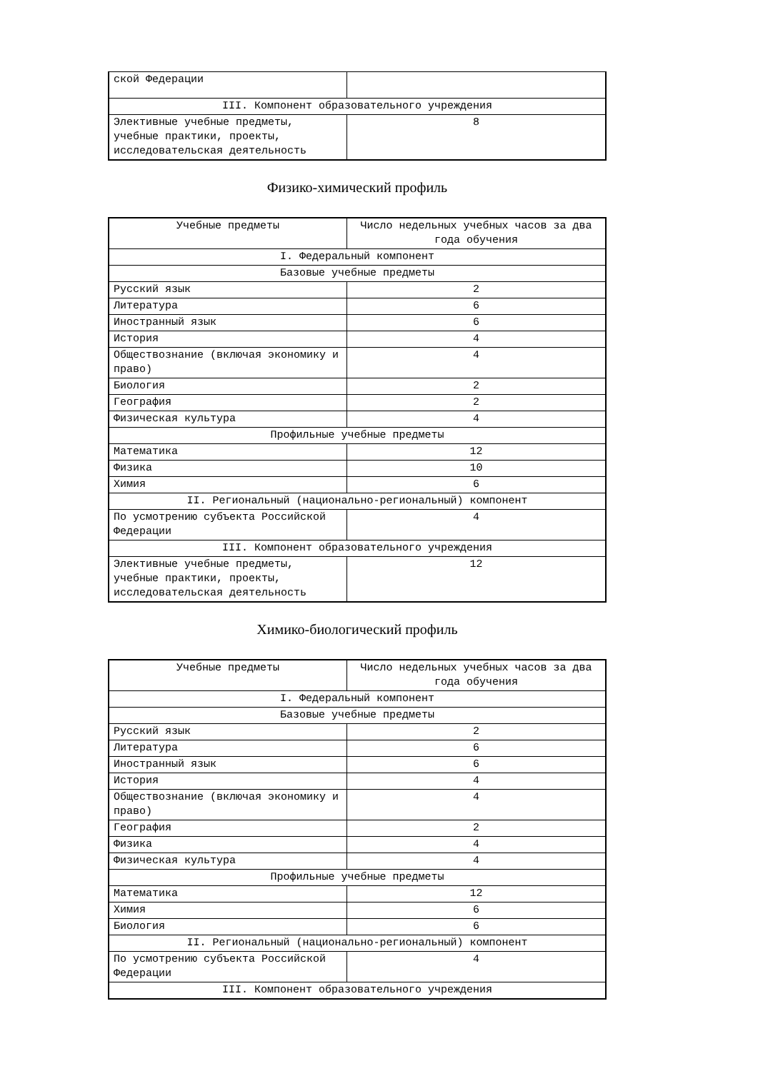| ской Федерации | |
| III. Компонент образовательного учреждения | |
| Элективные учебные предметы, учебные практики, проекты, исследовательская деятельность | 8 |
Физико-химический профиль
| Учебные предметы | Число недельных учебных часов за два года обучения |
| I. Федеральный компонент | |
| Базовые учебные предметы | |
| Русский язык | 2 |
| Литература | 6 |
| Иностранный язык | 6 |
| История | 4 |
| Обществознание (включая экономику и право) | 4 |
| Биология | 2 |
| География | 2 |
| Физическая культура | 4 |
| Профильные учебные предметы | |
| Математика | 12 |
| Физика | 10 |
| Химия | 6 |
| II. Региональный (национально-региональный) компонент | |
| По усмотрению субъекта Российской Федерации | 4 |
| III. Компонент образовательного учреждения | |
| Элективные учебные предметы, учебные практики, проекты, исследовательская деятельность | 12 |
Химико-биологический профиль
| Учебные предметы | Число недельных учебных часов за два года обучения |
| I. Федеральный компонент | |
| Базовые учебные предметы | |
| Русский язык | 2 |
| Литература | 6 |
| Иностранный язык | 6 |
| История | 4 |
| Обществознание (включая экономику и право) | 4 |
| География | 2 |
| Физика | 4 |
| Физическая культура | 4 |
| Профильные учебные предметы | |
| Математика | 12 |
| Химия | 6 |
| Биология | 6 |
| II. Региональный (национально-региональный) компонент | |
| По усмотрению субъекта Российской Федерации | 4 |
| III. Компонент образовательного учреждения | |